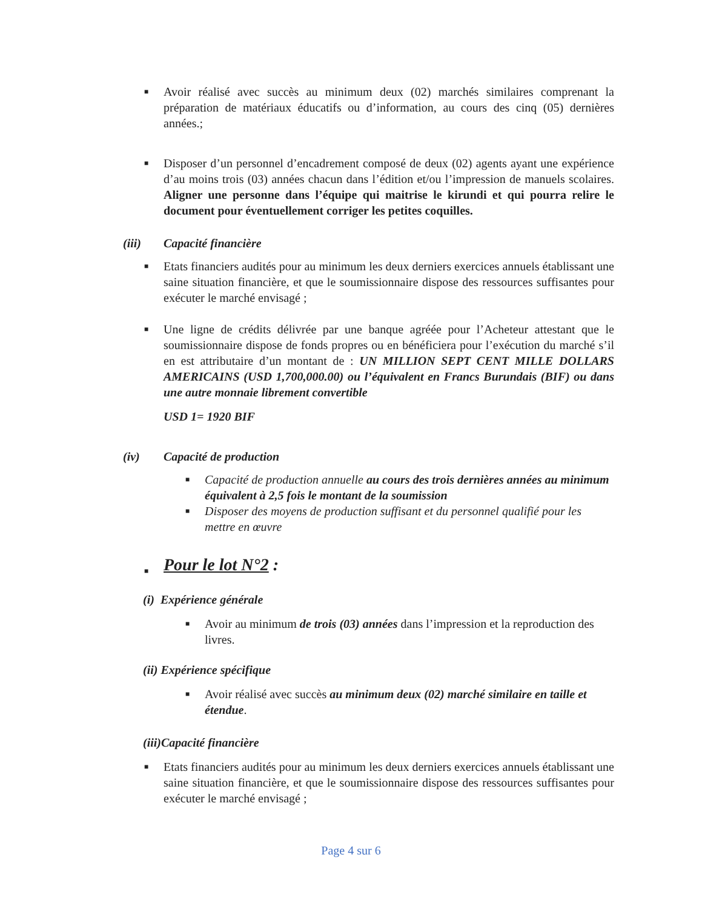■ Avoir réalisé avec succès au minimum deux (02) marchés similaires comprenant la préparation de matériaux éducatifs ou d’information, au cours des cinq (05) dernières années.;
■ Disposer d’un personnel d’encadrement composé de deux (02) agents ayant une expérience d’au moins trois (03) années chacun dans l’édition et/ou l’impression de manuels scolaires. Aligner une personne dans l’équipe qui maitrise le kirundi et qui pourra relire le document pour éventuellement corriger les petites coquilles.
(iii) Capacité financière
■ Etats financiers audités pour au minimum les deux derniers exercices annuels établissant une saine situation financière, et que le soumissionnaire dispose des ressources suffisantes pour exécuter le marché envisagé ;
■ Une ligne de crédits délivrée par une banque agréée pour l’Acheteur attestant que le soumissionnaire dispose de fonds propres ou en bénéficiera pour l’exécution du marché s’il en est attributaire d’un montant de : UN MILLION SEPT CENT MILLE DOLLARS AMERICAINS (USD 1,700,000.00) ou l’équivalent en Francs Burundais (BIF) ou dans une autre monnaie librement convertible
USD 1= 1920 BIF
(iv) Capacité de production
■ Capacité de production annuelle au cours des trois dernières années au minimum équivalent à 2,5 fois le montant de la soumission
■ Disposer des moyens de production suffisant et du personnel qualifié pour les mettre en œuvre
■ Pour le lot N°2 :
(i) Expérience générale
■ Avoir au minimum de trois (03) années dans l’impression et la reproduction des livres.
(ii) Expérience spécifique
■ Avoir réalisé avec succès au minimum deux (02) marché similaire en taille et étendue.
(iii)Capacité financière
■ Etats financiers audités pour au minimum les deux derniers exercices annuels établissant une saine situation financière, et que le soumissionnaire dispose des ressources suffisantes pour exécuter le marché envisagé ;
Page 4 sur 6